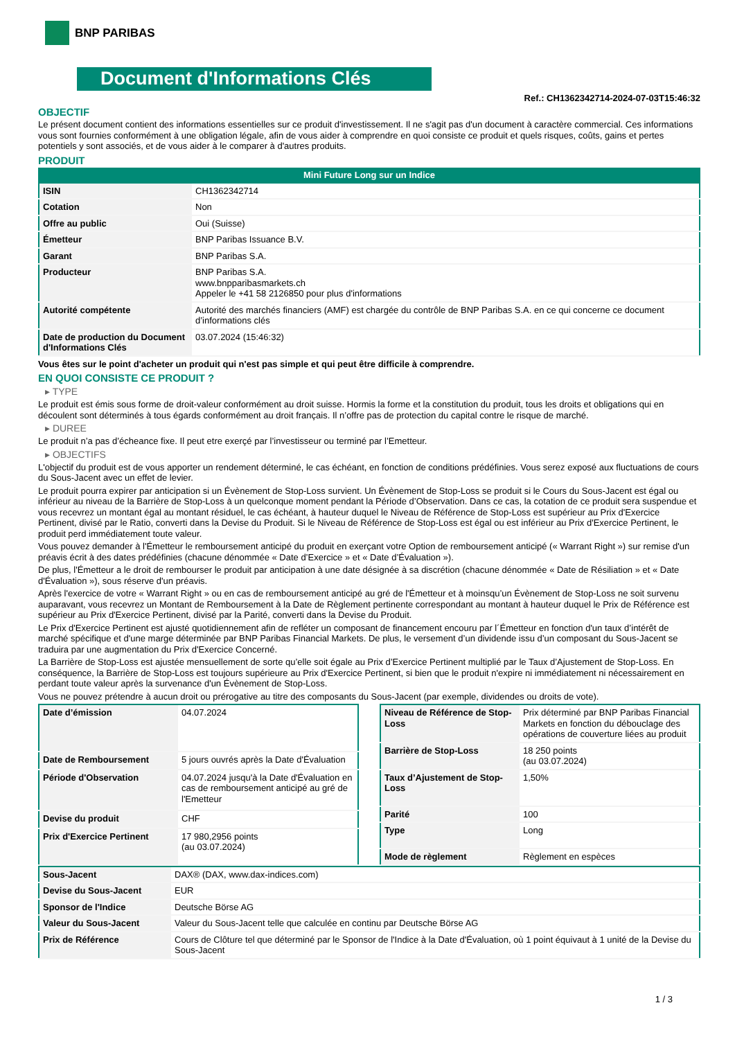BNP PARIBAS
Document d'Informations Clés
Ref.: CH1362342714-2024-07-03T15:46:32
OBJECTIF
Le présent document contient des informations essentielles sur ce produit d'investissement. Il ne s'agit pas d'un document à caractère commercial. Ces informations vous sont fournies conformément à une obligation légale, afin de vous aider à comprendre en quoi consiste ce produit et quels risques, coûts, gains et pertes potentiels y sont associés, et de vous aider à le comparer à d'autres produits.
PRODUIT
Mini Future Long sur un Indice
| ISIN | CH1362342714 |
| Cotation | Non |
| Offre au public | Oui (Suisse) |
| Émetteur | BNP Paribas Issuance B.V. |
| Garant | BNP Paribas S.A. |
| Producteur | BNP Paribas S.A. www.bnpparibasmarkets.ch Appeler le +41 58 2126850 pour plus d'informations |
| Autorité compétente | Autorité des marchés financiers (AMF) est chargée du contrôle de BNP Paribas S.A. en ce qui concerne ce document d’informations clés |
| Date de production du Document d'Informations Clés | 03.07.2024 (15:46:32) |
Vous êtes sur le point d'acheter un produit qui n'est pas simple et qui peut être difficile à comprendre.
EN QUOI CONSISTE CE PRODUIT ?
▸ TYPE
Le produit est émis sous forme de droit-valeur conformément au droit suisse. Hormis la forme et la constitution du produit, tous les droits et obligations qui en découlent sont déterminés à tous égards conformément au droit français. Il n’offre pas de protection du capital contre le risque de marché.
▸ DUREE
Le produit n’a pas d’écheance fixe. Il peut etre exerçé par l’investisseur ou terminé par l’Emetteur.
▸ OBJECTIFS
L'objectif du produit est de vous apporter un rendement déterminé, le cas échéant, en fonction de conditions prédéfinies. Vous serez exposé aux fluctuations de cours du Sous-Jacent avec un effet de levier.
Le produit pourra expirer par anticipation si un Évènement de Stop-Loss survient. Un Évènement de Stop-Loss se produit si le Cours du Sous-Jacent est égal ou inférieur au niveau de la Barrière de Stop-Loss à un quelconque moment pendant la Période d’Observation. Dans ce cas, la cotation de ce produit sera suspendue et vous recevrez un montant égal au montant résiduel, le cas échéant, à hauteur duquel le Niveau de Référence de Stop-Loss est supérieur au Prix d'Exercice Pertinent, divisé par le Ratio, converti dans la Devise du Produit. Si le Niveau de Référence de Stop-Loss est égal ou est inférieur au Prix d'Exercice Pertinent, le produit perd immédiatement toute valeur.
Vous pouvez demander à l'Émetteur le remboursement anticipé du produit en exerçant votre Option de remboursement anticipé (« Warrant Right ») sur remise d'un préavis écrit à des dates prédéfinies (chacune dénommée « Date d’Exercice » et « Date d’Évaluation »).
De plus, l'Émetteur a le droit de rembourser le produit par anticipation à une date désignée à sa discrétion (chacune dénommée « Date de Résiliation » et « Date d'Évaluation »), sous réserve d'un préavis.
Après l'exercice de votre « Warrant Right » ou en cas de remboursement anticipé au gré de l'Émetteur et à moinsqu’un Évènement de Stop-Loss ne soit survenu auparavant, vous recevrez un Montant de Remboursement à la Date de Règlement pertinente correspondant au montant à hauteur duquel le Prix de Référence est supérieur au Prix d'Exercice Pertinent, divisé par la Parité, converti dans la Devise du Produit.
Le Prix d'Exercice Pertinent est ajusté quotidiennement afin de refléter un composant de financement encouru par l´Émetteur en fonction d'un taux d’intérêt de marché spécifique et d'une marge déterminée par BNP Paribas Financial Markets. De plus, le versement d’un dividende issu d’un composant du Sous-Jacent se traduira par une augmentation du Prix d'Exercice Concerné.
La Barrière de Stop-Loss est ajustée mensuellement de sorte qu’elle soit égale au Prix d’Exercice Pertinent multiplié par le Taux d’Ajustement de Stop-Loss. En conséquence, la Barrière de Stop-Loss est toujours supérieure au Prix d'Exercice Pertinent, si bien que le produit n'expire ni immédiatement ni nécessairement en perdant toute valeur après la survenance d'un Évènement de Stop-Loss.
Vous ne pouvez prétendre à aucun droit ou prérogative au titre des composants du Sous-Jacent (par exemple, dividendes ou droits de vote).
| Date d’émission | 04.07.2024 |
| Date de Remboursement | 5 jours ouvrés après la Date d'Évaluation |
| Période d'Observation | 04.07.2024 jusqu'à la Date d'Évaluation en cas de remboursement anticipé au gré de l'Emetteur |
| Devise du produit | CHF |
| Prix d'Exercice Pertinent | 17 980,2956 points (au 03.07.2024) |
| Niveau de Référence de Stop-Loss | Prix déterminé par BNP Paribas Financial Markets en fonction du débouclage des opérations de couverture liées au produit |
| Barrière de Stop-Loss | 18 250 points (au 03.07.2024) |
| Taux d’Ajustement de Stop-Loss | 1,50% |
| Parité | 100 |
| Type | Long |
| Mode de règlement | Règlement en espèces |
| Sous-Jacent | DAX® (DAX, www.dax-indices.com) |
| Devise du Sous-Jacent | EUR |
| Sponsor de l'Indice | Deutsche Börse AG |
| Valeur du Sous-Jacent | Valeur du Sous-Jacent telle que calculée en continu par Deutsche Börse AG |
| Prix de Référence | Cours de Clôture tel que déterminé par le Sponsor de l'Indice à la Date d'Évaluation, où 1 point équivaut à 1 unité de la Devise du Sous-Jacent |
1 / 3